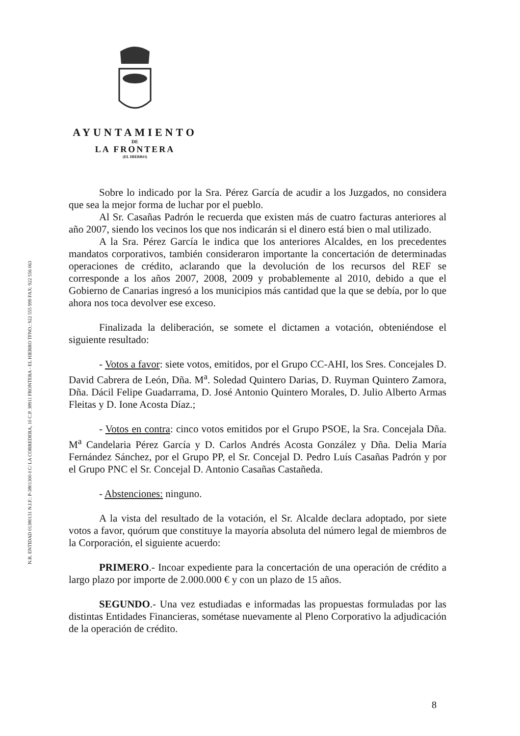AYUNTAMIENTO
DE
LA FRONTERA
(EL HIERRO)
N.R. ENTIDAD 01380131 N.I.F.: P-3801300-I C/ LA CORREDERA, 10 C.P. 38911 FRONTERA - EL HIERRO TFNO.: 922 555 999 FAX: 922 556 063
Sobre lo indicado por la Sra. Pérez García de acudir a los Juzgados, no considera que sea la mejor forma de luchar por el pueblo.
Al Sr. Casañas Padrón le recuerda que existen más de cuatro facturas anteriores al año 2007, siendo los vecinos los que nos indicarán si el dinero está bien o mal utilizado.
A la Sra. Pérez García le indica que los anteriores Alcaldes, en los precedentes mandatos corporativos, también consideraron importante la concertación de determinadas operaciones de crédito, aclarando que la devolución de los recursos del REF se corresponde a los años 2007, 2008, 2009 y probablemente al 2010, debido a que el Gobierno de Canarias ingresó a los municipios más cantidad que la que se debía, por lo que ahora nos toca devolver ese exceso.
Finalizada la deliberación, se somete el dictamen a votación, obteniéndose el siguiente resultado:
- Votos a favor: siete votos, emitidos, por el Grupo CC-AHI, los Sres. Concejales D. David Cabrera de León, Dña. M<sup>a</sup>. Soledad Quintero Darias, D. Ruyman Quintero Zamora, Dña. Dácil Felipe Guadarrama, D. José Antonio Quintero Morales, D. Julio Alberto Armas Fleitas y D. Ione Acosta Díaz.;
- Votos en contra: cinco votos emitidos por el Grupo PSOE, la Sra. Concejala Dña. M<sup>a</sup> Candelaria Pérez García y D. Carlos Andrés Acosta González y Dña. Delia María Fernández Sánchez, por el Grupo PP, el Sr. Concejal D. Pedro Luís Casañas Padrón y por el Grupo PNC el Sr. Concejal D. Antonio Casañas Castañeda.
- Abstenciones: ninguno.
A la vista del resultado de la votación, el Sr. Alcalde declara adoptado, por siete votos a favor, quórum que constituye la mayoría absoluta del número legal de miembros de la Corporación, el siguiente acuerdo:
PRIMERO.- Incoar expediente para la concertación de una operación de crédito a largo plazo por importe de 2.000.000 € y con un plazo de 15 años.
SEGUNDO.- Una vez estudiadas e informadas las propuestas formuladas por las distintas Entidades Financieras, sométase nuevamente al Pleno Corporativo la adjudicación de la operación de crédito.
8